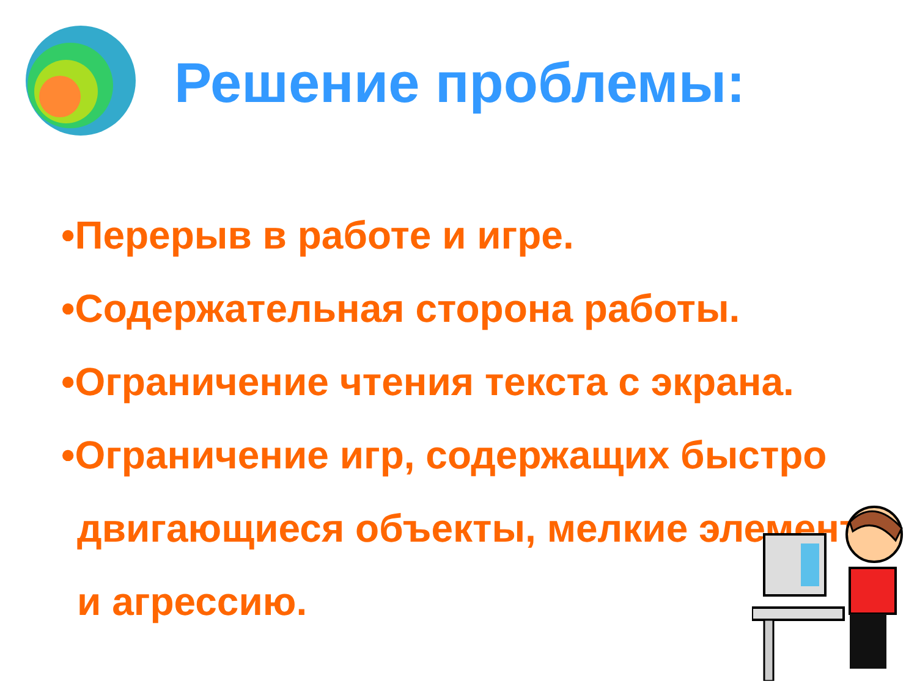Решение проблемы:
•Перерыв в работе и игре.
•Содержательная сторона работы.
•Ограничение чтения текста с экрана.
•Ограничение игр, содержащих быстро двигающиеся объекты, мелкие элементы и агрессию.